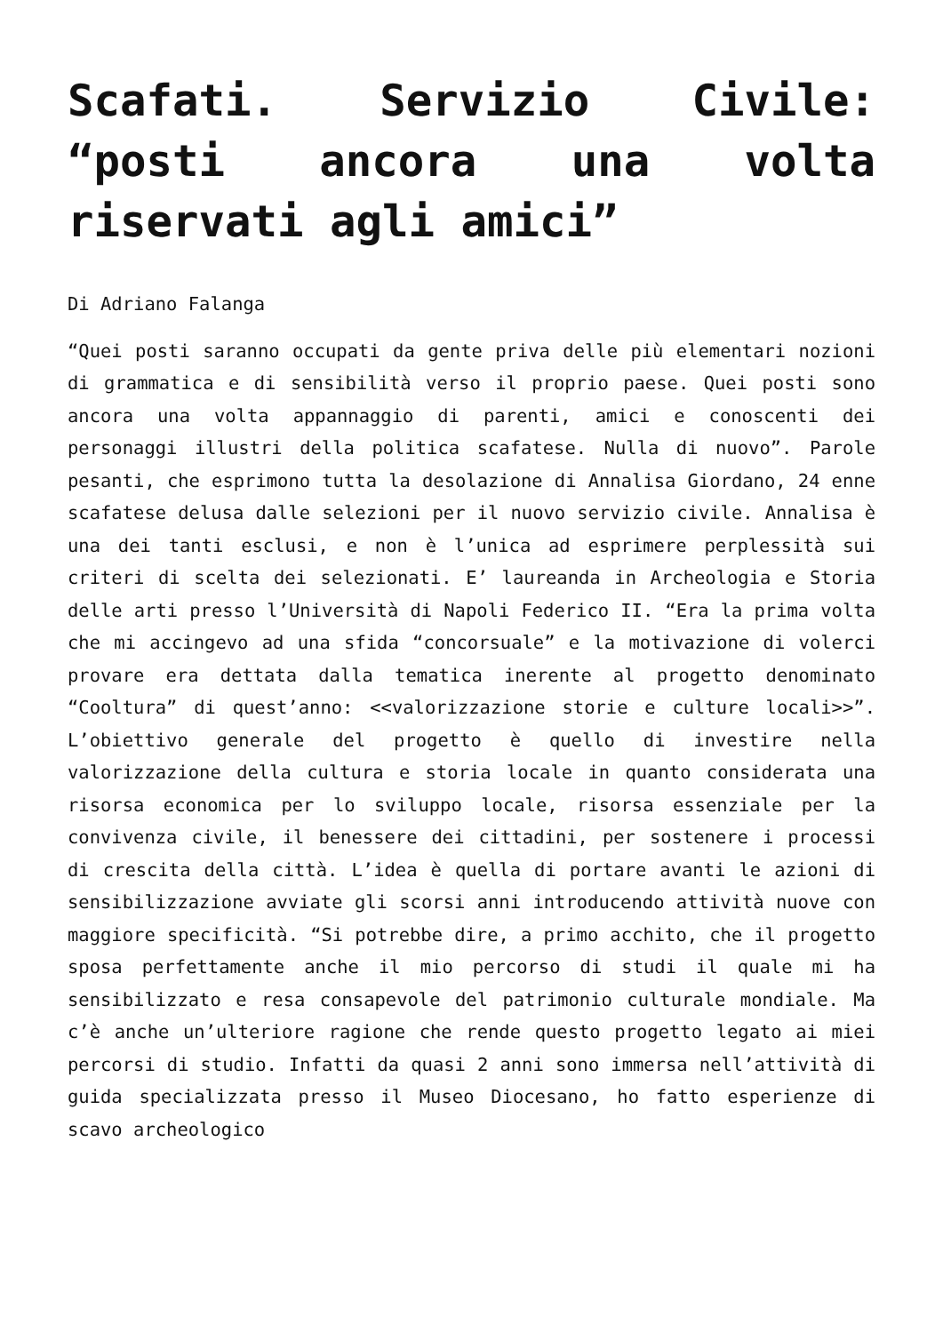Scafati. Servizio Civile: “posti ancora una volta riservati agli amici”
Di Adriano Falanga
“Quei posti saranno occupati da gente priva delle più elementari nozioni di grammatica e di sensibilità verso il proprio paese. Quei posti sono ancora una volta appannaggio di parenti, amici e conoscenti dei personaggi illustri della politica scafatese. Nulla di nuovo”. Parole pesanti, che esprimono tutta la desolazione di Annalisa Giordano, 24 enne scafatese delusa dalle selezioni per il nuovo servizio civile. Annalisa è una dei tanti esclusi, e non è l’unica ad esprimere perplessità sui criteri di scelta dei selezionati. E’ laureanda in Archeologia e Storia delle arti presso l’Università di Napoli Federico II. “Era la prima volta che mi accingevo ad una sfida “concorsuale” e la motivazione di volerci provare era dettata dalla tematica inerente al progetto denominato “Cooltura” di quest’anno: <<valorizzazione storie e culture locali>>”. L’obiettivo generale del progetto è quello di investire nella valorizzazione della cultura e storia locale in quanto considerata una risorsa economica per lo sviluppo locale, risorsa essenziale per la convivenza civile, il benessere dei cittadini, per sostenere i processi di crescita della città. L’idea è quella di portare avanti le azioni di sensibilizzazione avviate gli scorsi anni introducendo attività nuove con maggiore specificità. “Si potrebbe dire, a primo acchito, che il progetto sposa perfettamente anche il mio percorso di studi il quale mi ha sensibilizzato e resa consapevole del patrimonio culturale mondiale. Ma c’è anche un’ulteriore ragione che rende questo progetto legato ai miei percorsi di studio. Infatti da quasi 2 anni sono immersa nell’attività di guida specializzata presso il Museo Diocesano, ho fatto esperienze di scavo archeologico